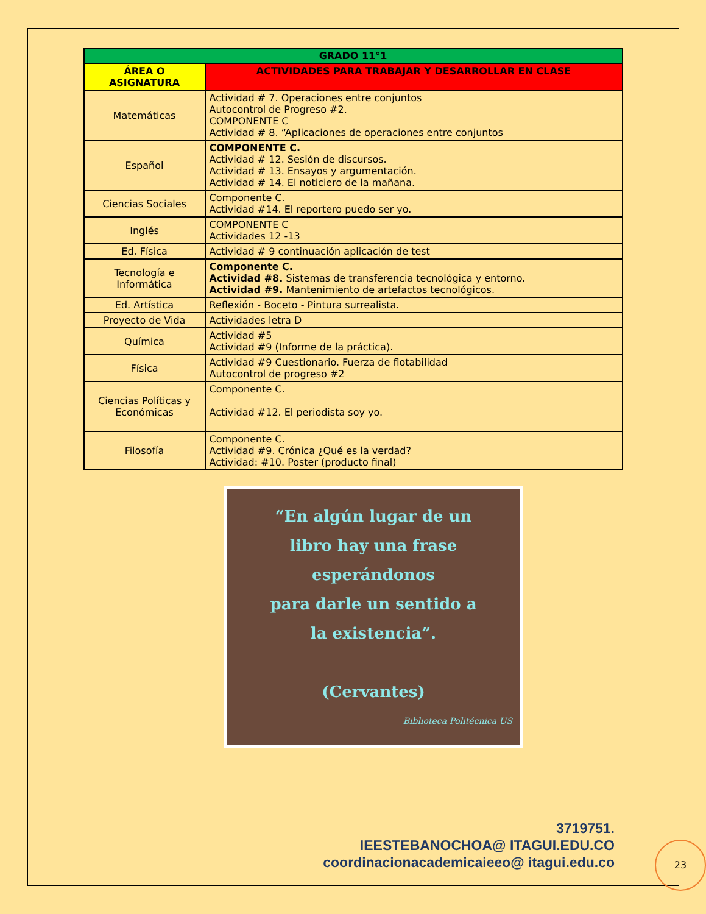| GRADO 11°1 | |
| --- | --- |
| ÁREA O ASIGNATURA | ACTIVIDADES PARA TRABAJAR Y DESARROLLAR EN CLASE |
| Matemáticas | Actividad # 7. Operaciones entre conjuntos Autocontrol de Progreso #2. COMPONENTE C Actividad # 8. “Aplicaciones de operaciones entre conjuntos |
| Español | COMPONENTE C. Actividad # 12. Sesión de discursos. Actividad # 13. Ensayos y argumentación. Actividad # 14. El noticiero de la mañana. |
| Ciencias Sociales | Componente C. Actividad #14. El reportero puedo ser yo. |
| Inglés | COMPONENTE C Actividades 12 -13 |
| Ed. Física | Actividad # 9 continuación aplicación de test |
| Tecnología e Informática | Componente C. Actividad #8. Sistemas de transferencia tecnológica y entorno. Actividad #9. Mantenimiento de artefactos tecnológicos. |
| Ed. Artística | Reflexión - Boceto - Pintura surrealista. |
| Proyecto de Vida | Actividades letra D |
| Química | Actividad #5 Actividad #9 (Informe de la práctica). |
| Física | Actividad #9 Cuestionario. Fuerza de flotabilidad Autocontrol de progreso #2 |
| Ciencias Políticas y Económicas | Componente C. Actividad #12. El periodista soy yo. |
| Filosofía | Componente C. Actividad #9. Crónica ¿Qué es la verdad? Actividad: #10. Poster (producto final) |
“En algún lugar de un
libro hay una frase
esperándonos
para darle un sentido a
la existencia”.
(Cervantes)
Biblioteca Politécnica US
3719751.
IEESTEBANOCHOA@ ITAGUI.EDU.CO
coordinacionacademicaieeo@ itagui.edu.co
23